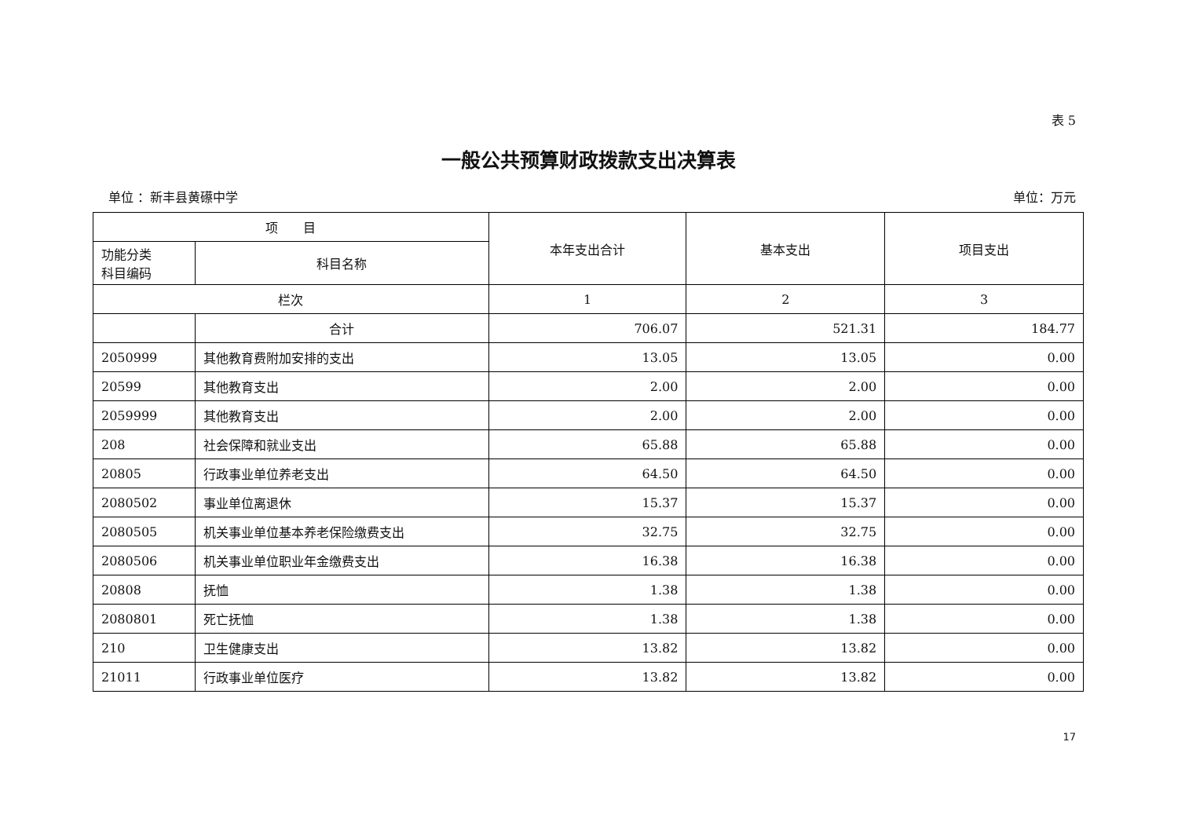表 5
一般公共预算财政拨款支出决算表
单位 ：新丰县黄礤中学 单位：万元
| 项 目 | | 本年支出合计 | 基本支出 | 项目支出 |
| --- | --- | --- | --- | --- |
| 功能分类 科目编码 | 科目名称 | | | |
| 栏次 | | 1 | 2 | 3 |
| | 合计 | 706.07 | 521.31 | 184.77 |
| 2050999 | 其他教育费附加安排的支出 | 13.05 | 13.05 | 0.00 |
| 20599 | 其他教育支出 | 2.00 | 2.00 | 0.00 |
| 2059999 | 其他教育支出 | 2.00 | 2.00 | 0.00 |
| 208 | 社会保障和就业支出 | 65.88 | 65.88 | 0.00 |
| 20805 | 行政事业单位养老支出 | 64.50 | 64.50 | 0.00 |
| 2080502 | 事业单位离退休 | 15.37 | 15.37 | 0.00 |
| 2080505 | 机关事业单位基本养老保险缴费支出 | 32.75 | 32.75 | 0.00 |
| 2080506 | 机关事业单位职业年金缴费支出 | 16.38 | 16.38 | 0.00 |
| 20808 | 抚恤 | 1.38 | 1.38 | 0.00 |
| 2080801 | 死亡抚恤 | 1.38 | 1.38 | 0.00 |
| 210 | 卫生健康支出 | 13.82 | 13.82 | 0.00 |
| 21011 | 行政事业单位医疗 | 13.82 | 13.82 | 0.00 |
17